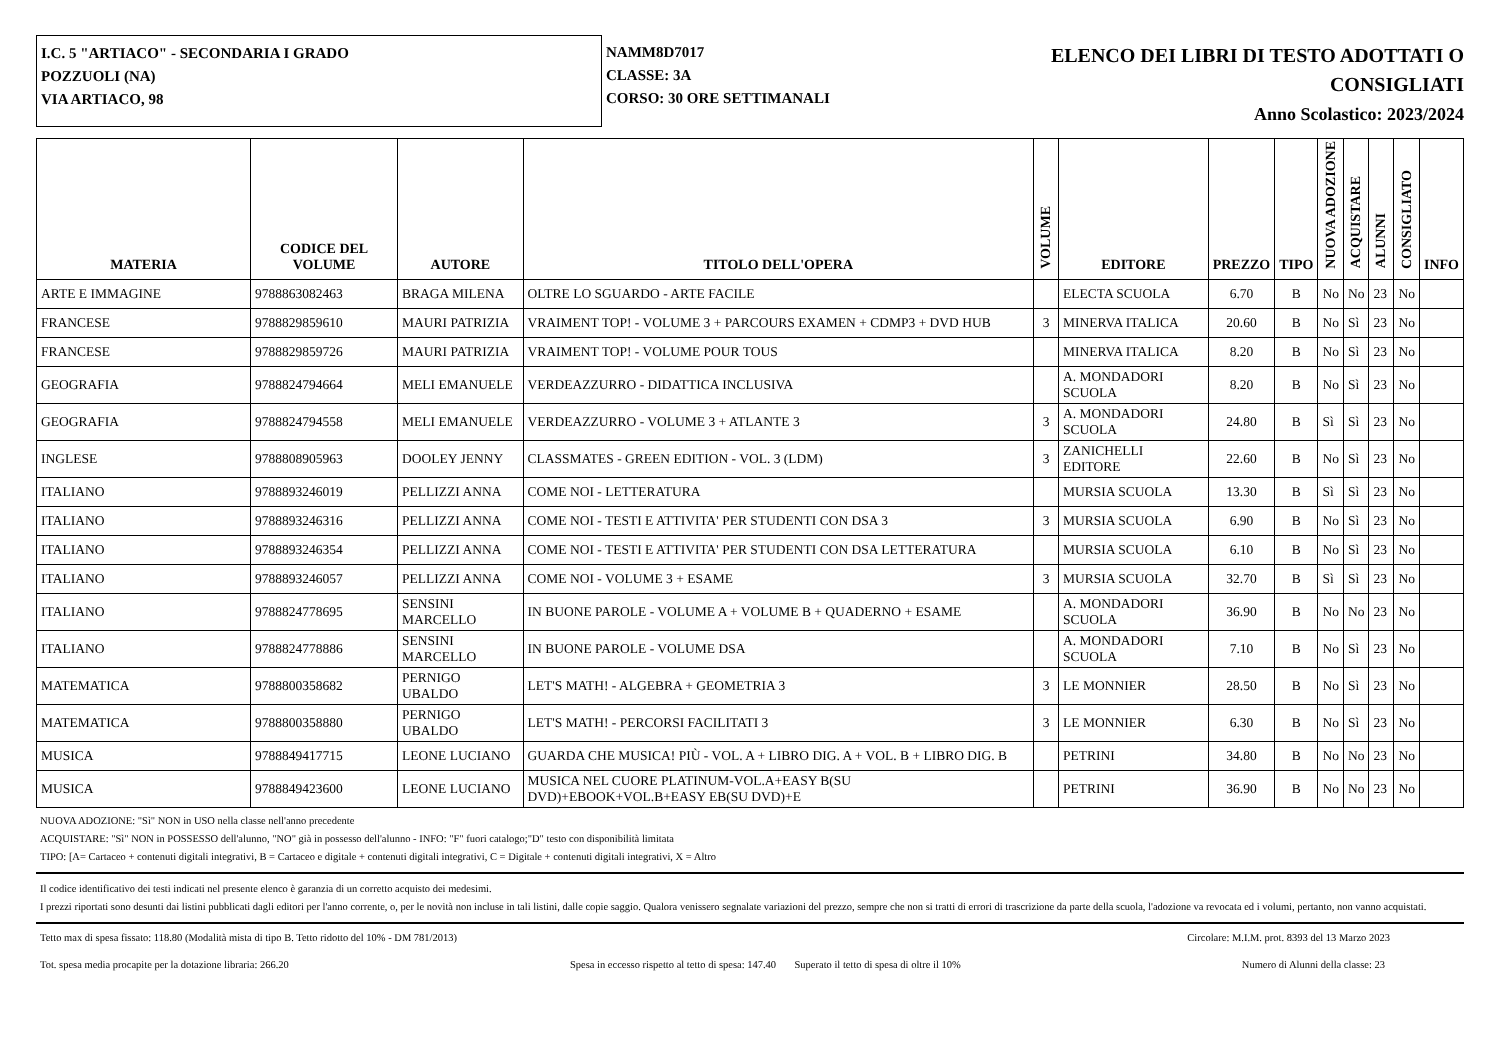I.C. 5 "ARTIACO" - SECONDARIA I GRADO
POZZUOLI (NA)
VIA ARTIACO, 98
NAMM8D7017
CLASSE: 3A
CORSO: 30 ORE SETTIMANALI
ELENCO DEI LIBRI DI TESTO ADOTTATI O
CONSIGLIATI
Anno Scolastico: 2023/2024
| MATERIA | CODICE DEL VOLUME | AUTORE | TITOLO DELL'OPERA | VOLUME | EDITORE | PREZZO | TIPO | NUOVA ADOZIONE | ACQUISTARE | ALUNNI | CONSIGLIATO | INFO |
| --- | --- | --- | --- | --- | --- | --- | --- | --- | --- | --- | --- | --- |
| ARTE E IMMAGINE | 9788863082463 | BRAGA MILENA | OLTRE LO SGUARDO - ARTE FACILE | | ELECTA SCUOLA | 6.70 | B | No | No | 23 | No | |
| FRANCESE | 9788829859610 | MAURI PATRIZIA | VRAIMENT TOP! - VOLUME 3 + PARCOURS EXAMEN + CDMP3 + DVD HUB | 3 | MINERVA ITALICA | 20.60 | B | No | Sì | 23 | No | |
| FRANCESE | 9788829859726 | MAURI PATRIZIA | VRAIMENT TOP! - VOLUME POUR TOUS | | MINERVA ITALICA | 8.20 | B | No | Sì | 23 | No | |
| GEOGRAFIA | 9788824794664 | MELI EMANUELE | VERDEAZZURRO - DIDATTICA INCLUSIVA | | A. MONDADORI SCUOLA | 8.20 | B | No | Sì | 23 | No | |
| GEOGRAFIA | 9788824794558 | MELI EMANUELE | VERDEAZZURRO - VOLUME 3 + ATLANTE 3 | 3 | A. MONDADORI SCUOLA | 24.80 | B | Sì | Sì | 23 | No | |
| INGLESE | 9788808905963 | DOOLEY JENNY | CLASSMATES - GREEN EDITION - VOL. 3 (LDM) | 3 | ZANICHELLI EDITORE | 22.60 | B | No | Sì | 23 | No | |
| ITALIANO | 9788893246019 | PELLIZZI ANNA | COME NOI - LETTERATURA | | MURSIA SCUOLA | 13.30 | B | Sì | Sì | 23 | No | |
| ITALIANO | 9788893246316 | PELLIZZI ANNA | COME NOI - TESTI E ATTIVITA' PER STUDENTI CON DSA 3 | 3 | MURSIA SCUOLA | 6.90 | B | No | Sì | 23 | No | |
| ITALIANO | 9788893246354 | PELLIZZI ANNA | COME NOI - TESTI E ATTIVITA' PER STUDENTI CON DSA LETTERATURA | | MURSIA SCUOLA | 6.10 | B | No | Sì | 23 | No | |
| ITALIANO | 9788893246057 | PELLIZZI ANNA | COME NOI - VOLUME 3 + ESAME | 3 | MURSIA SCUOLA | 32.70 | B | Sì | Sì | 23 | No | |
| ITALIANO | 9788824778695 | SENSINI MARCELLO | IN BUONE PAROLE - VOLUME A + VOLUME B + QUADERNO + ESAME | | A. MONDADORI SCUOLA | 36.90 | B | No | No | 23 | No | |
| ITALIANO | 9788824778886 | SENSINI MARCELLO | IN BUONE PAROLE - VOLUME DSA | | A. MONDADORI SCUOLA | 7.10 | B | No | Sì | 23 | No | |
| MATEMATICA | 9788800358682 | PERNIGO UBALDO | LET'S MATH! - ALGEBRA + GEOMETRIA 3 | 3 | LE MONNIER | 28.50 | B | No | Sì | 23 | No | |
| MATEMATICA | 9788800358880 | PERNIGO UBALDO | LET'S MATH! - PERCORSI FACILITATI 3 | 3 | LE MONNIER | 6.30 | B | No | Sì | 23 | No | |
| MUSICA | 9788849417715 | LEONE LUCIANO | GUARDA CHE MUSICA! PIÙ - VOL. A + LIBRO DIG. A + VOL. B + LIBRO DIG. B | | PETRINI | 34.80 | B | No | No | 23 | No | |
| MUSICA | 9788849423600 | LEONE LUCIANO | MUSICA NEL CUORE PLATINUM-VOL.A+EASY B(SU DVD)+EBOOK+VOL.B+EASY EB(SU DVD)+E | | PETRINI | 36.90 | B | No | No | 23 | No | |
NUOVA ADOZIONE: "Sì" NON in USO nella classe nell'anno precedente
ACQUISTARE: "Sì" NON in POSSESSO dell'alunno, "NO" già in possesso dell'alunno - INFO: "F" fuori catalogo;"D" testo con disponibilità limitata
TIPO: [A= Cartaceo + contenuti digitali integrativi, B = Cartaceo e digitale + contenuti digitali integrativi, C = Digitale + contenuti digitali integrativi, X = Altro
Il codice identificativo dei testi indicati nel presente elenco è garanzia di un corretto acquisto dei medesimi.
I prezzi riportati sono desunti dai listini pubblicati dagli editori per l'anno corrente, o, per le novità non incluse in tali listini, dalle copie saggio. Qualora venissero segnalate variazioni del prezzo, sempre che non si tratti di errori di trascrizione da parte della scuola, l'adozione va revocata ed i volumi, pertanto, non vanno acquistati.
Tetto max di spesa fissato: 118.80 (Modalità mista di tipo B. Tetto ridotto del 10% - DM 781/2013) Circolare: M.I.M. prot. 8393 del 13 Marzo 2023
Tot. spesa media procapite per la dotazione libraria: 266.20 Spesa in eccesso rispetto al tetto di spesa: 147.40 Superato il tetto di spesa di oltre il 10% Numero di Alunni della classe: 23